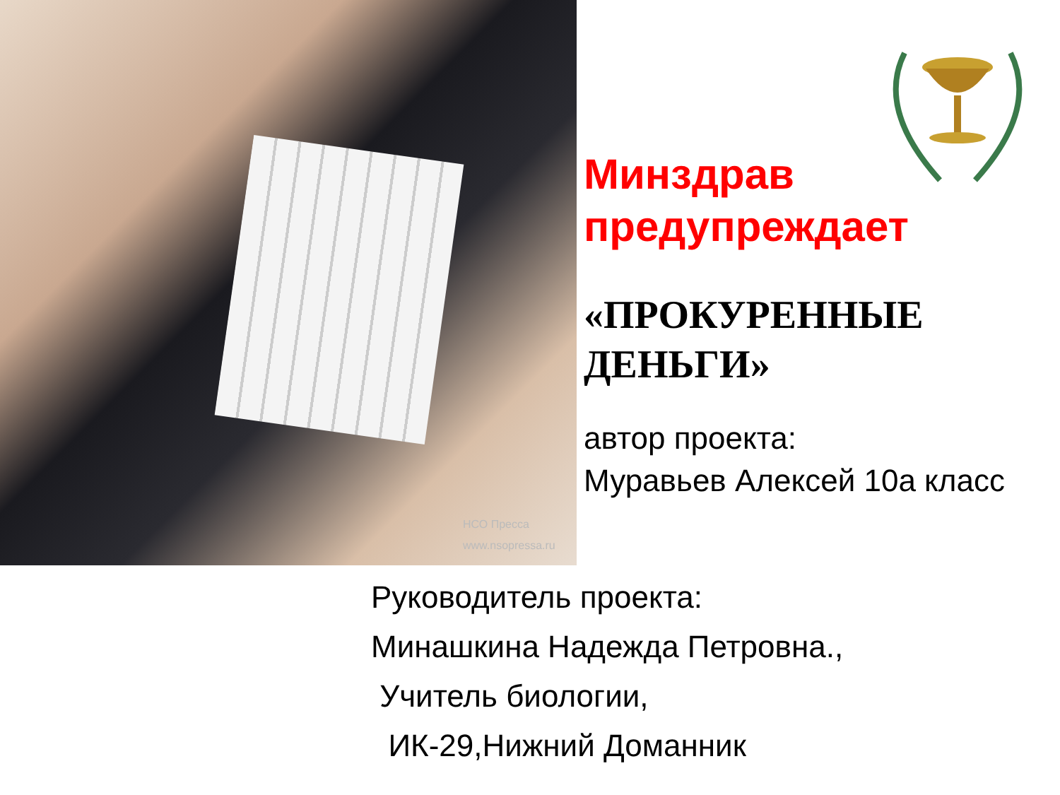НСО Пресса
www.nsopressa.ru
Минздрав предупреждает
«ПРОКУРЕННЫЕ ДЕНЬГИ»
автор проекта:
Муравьев Алексей 10а класс
Руководитель проекта:
Минашкина Надежда Петровна.,
Учитель биологии,
ИК-29,Нижний Доманник